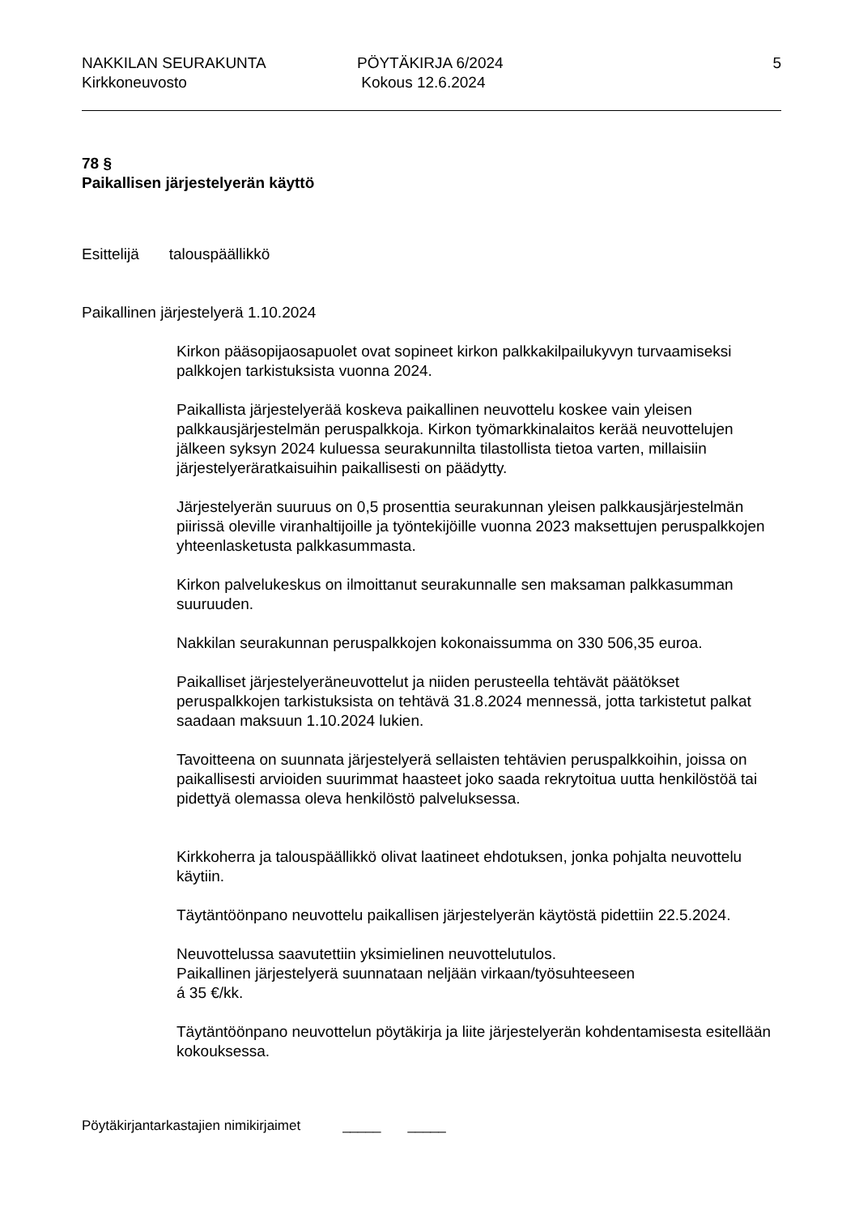NAKKILAN SEURAKUNTA
Kirkkoneuvosto
PÖYTÄKIRJA 6/2024
Kokous 12.6.2024
5
78 §
Paikallisen järjestelyerän käyttö
Esittelijä talouspäällikkö
Paikallinen järjestelyerä 1.10.2024
Kirkon pääsopijaosapuolet ovat sopineet kirkon palkkakilpailukyvyn turvaamiseksi palkkojen tarkistuksista vuonna 2024.
Paikallista järjestelyerää koskeva paikallinen neuvottelu koskee vain yleisen palkkausjärjestelmän peruspalkkoja. Kirkon työmarkkinalaitos kerää neuvottelujen jälkeen syksyn 2024 kuluessa seurakunnilta tilastollista tietoa varten, millaisiin järjestelyeräratkaisuihin paikallisesti on päädytty.
Järjestelyerän suuruus on 0,5 prosenttia seurakunnan yleisen palkkausjärjestelmän piirissä oleville viranhaltijoille ja työntekijöille vuonna 2023 maksettujen peruspalkkojen yhteenlasketusta palkkasummasta.
Kirkon palvelukeskus on ilmoittanut seurakunnalle sen maksaman palkkasumman suuruuden.
Nakkilan seurakunnan peruspalkkojen kokonaissumma on 330 506,35 euroa.
Paikalliset järjestelyeräneuvottelut ja niiden perusteella tehtävät päätökset peruspalkkojen tarkistuksista on tehtävä 31.8.2024 mennessä, jotta tarkistetut palkat saadaan maksuun 1.10.2024 lukien.
Tavoitteena on suunnata järjestelyerä sellaisten tehtävien peruspalkkoihin, joissa on paikallisesti arvioiden suurimmat haasteet joko saada rekrytoitua uutta henkilöstöä tai pidettyä olemassa oleva henkilöstö palveluksessa.
Kirkkoherra ja talouspäällikkö olivat laatineet ehdotuksen, jonka pohjalta neuvottelu käytiin.
Täytäntöönpano neuvottelu paikallisen järjestelyerän käytöstä pidettiin 22.5.2024.
Neuvottelussa saavutettiin yksimielinen neuvottelutulos.
Paikallinen järjestelyerä suunnataan neljään virkaan/työsuhteeseen
á 35 €/kk.
Täytäntöönpano neuvottelun pöytäkirja ja liite järjestelyerän kohdentamisesta esitellään kokouksessa.
Pöytäkirjantarkastajien nimikirjaimet _____ _____